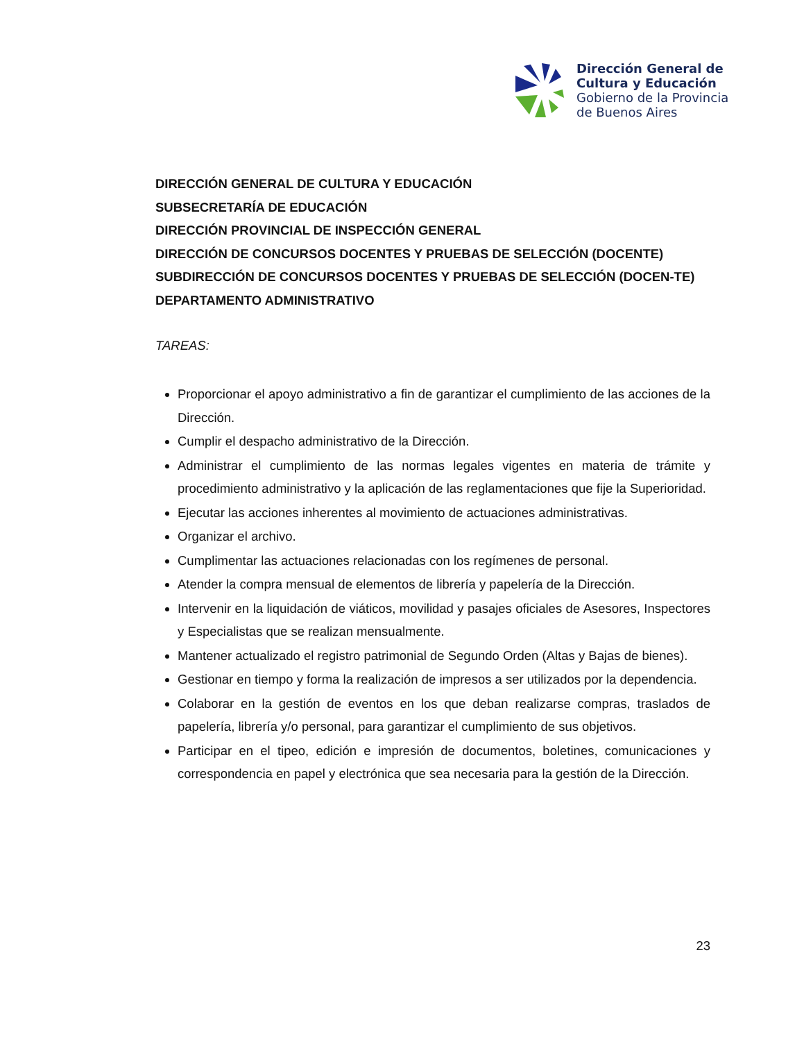Dirección General de
Cultura y Educación
Gobierno de la Provincia
de Buenos Aires
DIRECCIÓN GENERAL DE CULTURA Y EDUCACIÓN
SUBSECRETARÍA DE EDUCACIÓN
DIRECCIÓN PROVINCIAL DE INSPECCIÓN GENERAL
DIRECCIÓN DE CONCURSOS DOCENTES Y PRUEBAS DE SELECCIÓN (DOCENTE)
SUBDIRECCIÓN DE CONCURSOS DOCENTES Y PRUEBAS DE SELECCIÓN (DOCEN-TE)
DEPARTAMENTO ADMINISTRATIVO
TAREAS:
Proporcionar el apoyo administrativo a fin de garantizar el cumplimiento de las acciones de la Dirección.
Cumplir el despacho administrativo de la Dirección.
Administrar el cumplimiento de las normas legales vigentes en materia de trámite y procedimiento administrativo y la aplicación de las reglamentaciones que fije la Superioridad.
Ejecutar las acciones inherentes al movimiento de actuaciones administrativas.
Organizar el archivo.
Cumplimentar las actuaciones relacionadas con los regímenes de personal.
Atender la compra mensual de elementos de librería y papelería de la Dirección.
Intervenir en la liquidación de viáticos, movilidad y pasajes oficiales de Asesores, Inspectores y Especialistas que se realizan mensualmente.
Mantener actualizado el registro patrimonial de Segundo Orden (Altas y Bajas de bienes).
Gestionar en tiempo y forma la realización de impresos a ser utilizados por la dependencia.
Colaborar en la gestión de eventos en los que deban realizarse compras, traslados de papelería, librería y/o personal, para garantizar el cumplimiento de sus objetivos.
Participar en el tipeo, edición e impresión de documentos, boletines, comunicaciones y correspondencia en papel y electrónica que sea necesaria para la gestión de la Dirección.
23